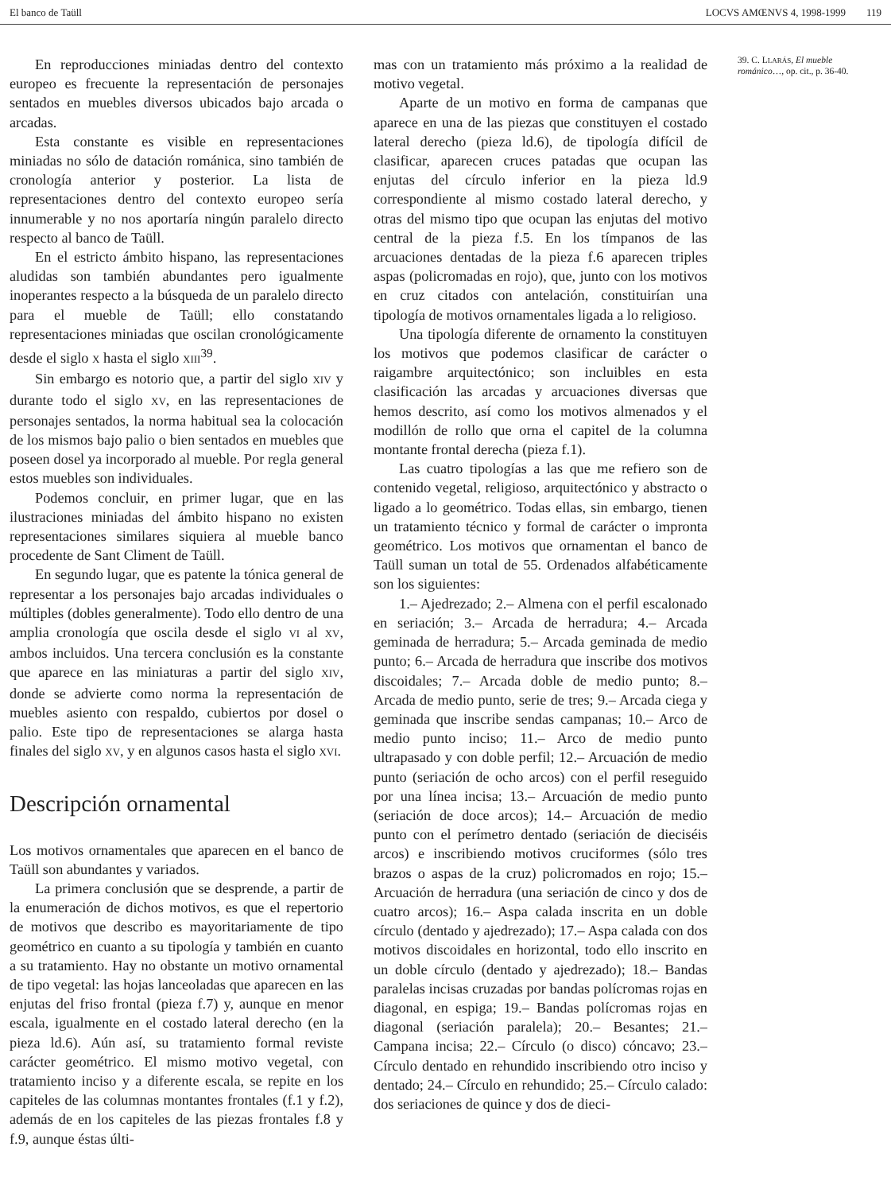El banco de Taüll LOCVS AMŒNVS 4, 1998-1999 119
En reproducciones miniadas dentro del contexto europeo es frecuente la representación de personajes sentados en muebles diversos ubicados bajo arcada o arcadas.
Esta constante es visible en representaciones miniadas no sólo de datación románica, sino también de cronología anterior y posterior. La lista de representaciones dentro del contexto europeo sería innumerable y no nos aportaría ningún paralelo directo respecto al banco de Taüll.
En el estricto ámbito hispano, las representaciones aludidas son también abundantes pero igualmente inoperantes respecto a la búsqueda de un paralelo directo para el mueble de Taüll; ello constatando representaciones miniadas que oscilan cronológicamente desde el siglo X hasta el siglo XIII<sup>39</sup>.
Sin embargo es notorio que, a partir del siglo XIV y durante todo el siglo XV, en las representaciones de personajes sentados, la norma habitual sea la colocación de los mismos bajo palio o bien sentados en muebles que poseen dosel ya incorporado al mueble. Por regla general estos muebles son individuales.
Podemos concluir, en primer lugar, que en las ilustraciones miniadas del ámbito hispano no existen representaciones similares siquiera al mueble banco procedente de Sant Climent de Taüll.
En segundo lugar, que es patente la tónica general de representar a los personajes bajo arcadas individuales o múltiples (dobles generalmente). Todo ello dentro de una amplia cronología que oscila desde el siglo VI al XV, ambos incluidos. Una tercera conclusión es la constante que aparece en las miniaturas a partir del siglo XIV, donde se advierte como norma la representación de muebles asiento con respaldo, cubiertos por dosel o palio. Este tipo de representaciones se alarga hasta finales del siglo XV, y en algunos casos hasta el siglo XVI.
Descripción ornamental
Los motivos ornamentales que aparecen en el banco de Taüll son abundantes y variados.
La primera conclusión que se desprende, a partir de la enumeración de dichos motivos, es que el repertorio de motivos que describo es mayoritariamente de tipo geométrico en cuanto a su tipología y también en cuanto a su tratamiento. Hay no obstante un motivo ornamental de tipo vegetal: las hojas lanceoladas que aparecen en las enjutas del friso frontal (pieza f.7) y, aunque en menor escala, igualmente en el costado lateral derecho (en la pieza ld.6). Aún así, su tratamiento formal reviste carácter geométrico. El mismo motivo vegetal, con tratamiento inciso y a diferente escala, se repite en los capiteles de las columnas montantes frontales (f.1 y f.2), además de en los capiteles de las piezas frontales f.8 y f.9, aunque éstas últi-
mas con un tratamiento más próximo a la realidad de motivo vegetal.
Aparte de un motivo en forma de campanas que aparece en una de las piezas que constituyen el costado lateral derecho (pieza ld.6), de tipología difícil de clasificar, aparecen cruces patadas que ocupan las enjutas del círculo inferior en la pieza ld.9 correspondiente al mismo costado lateral derecho, y otras del mismo tipo que ocupan las enjutas del motivo central de la pieza f.5. En los tímpanos de las arcuaciones dentadas de la pieza f.6 aparecen triples aspas (policromadas en rojo), que, junto con los motivos en cruz citados con antelación, constituirían una tipología de motivos ornamentales ligada a lo religioso.
Una tipología diferente de ornamento la constituyen los motivos que podemos clasificar de carácter o raigambre arquitectónico; son incluibles en esta clasificación las arcadas y arcuaciones diversas que hemos descrito, así como los motivos almenados y el modillón de rollo que orna el capitel de la columna montante frontal derecha (pieza f.1).
Las cuatro tipologías a las que me refiero son de contenido vegetal, religioso, arquitectónico y abstracto o ligado a lo geométrico. Todas ellas, sin embargo, tienen un tratamiento técnico y formal de carácter o impronta geométrico. Los motivos que ornamentan el banco de Taüll suman un total de 55. Ordenados alfabéticamente son los siguientes:
1.– Ajedrezado; 2.– Almena con el perfil escalonado en seriación; 3.– Arcada de herradura; 4.– Arcada geminada de herradura; 5.– Arcada geminada de medio punto; 6.– Arcada de herradura que inscribe dos motivos discoidales; 7.– Arcada doble de medio punto; 8.– Arcada de medio punto, serie de tres; 9.– Arcada ciega y geminada que inscribe sendas campanas; 10.– Arco de medio punto inciso; 11.– Arco de medio punto ultrapasado y con doble perfil; 12.– Arcuación de medio punto (seriación de ocho arcos) con el perfil reseguido por una línea incisa; 13.– Arcuación de medio punto (seriación de doce arcos); 14.– Arcuación de medio punto con el perímetro dentado (seriación de dieciséis arcos) e inscribiendo motivos cruciformes (sólo tres brazos o aspas de la cruz) policromados en rojo; 15.– Arcuación de herradura (una seriación de cinco y dos de cuatro arcos); 16.– Aspa calada inscrita en un doble círculo (dentado y ajedrezado); 17.– Aspa calada con dos motivos discoidales en horizontal, todo ello inscrito en un doble círculo (dentado y ajedrezado); 18.– Bandas paralelas incisas cruzadas por bandas polícromas rojas en diagonal, en espiga; 19.– Bandas polícromas rojas en diagonal (seriación paralela); 20.– Besantes; 21.– Campana incisa; 22.– Círculo (o disco) cóncavo; 23.– Círculo dentado en rehundido inscribiendo otro inciso y dentado; 24.– Círculo en rehundido; 25.– Círculo calado: dos seriaciones de quince y dos de dieci-
39. C. LLARÁS, El mueble románico…, op. cit., p. 36-40.